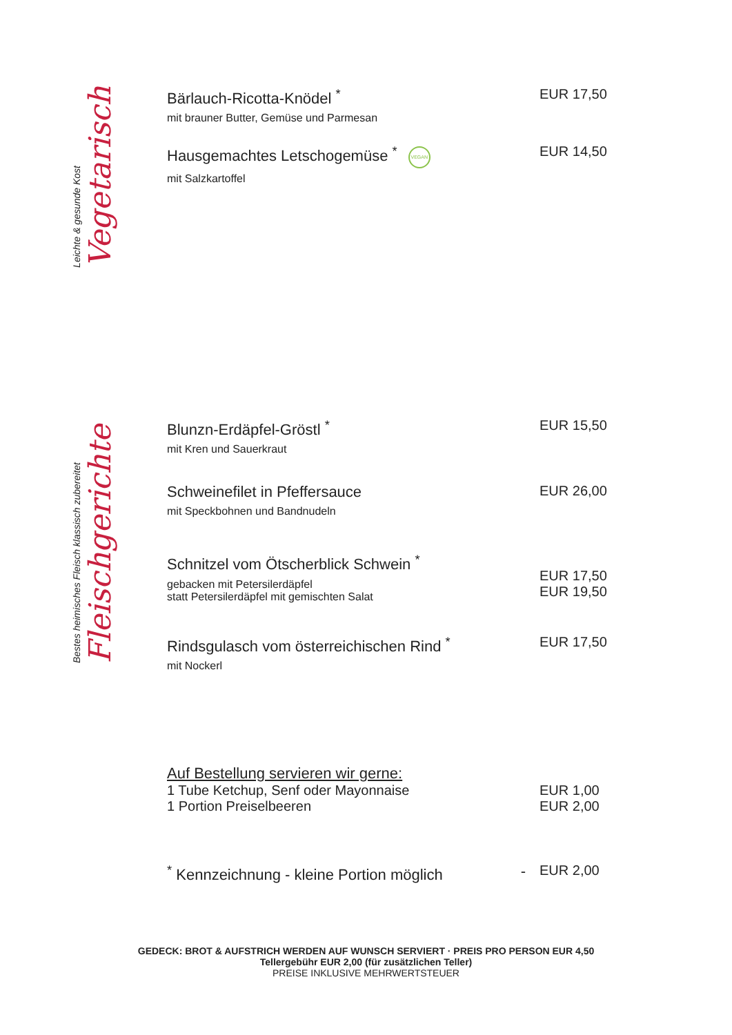Vegetarisch
Leichte & gesunde Kost
Bärlauch-Ricotta-Knödel <sup>*</sup>
mit brauner Butter, Gemüse und Parmesan
EUR 17,50
Hausgemachtes Letschogemüse <sup>*</sup> VEGAN
mit Salzkartoffel
EUR 14,50
Fleischgerichte
Bestes heimisches Fleisch klassisch zubereitet
Blunzn-Erdäpfel-Gröstl <sup>*</sup>
mit Kren und Sauerkraut
EUR 15,50
Schweinefilet in Pfeffersauce
mit Speckbohnen und Bandnudeln
EUR 26,00
Schnitzel vom Ötscherblick Schwein <sup>*</sup>
gebacken mit Petersilerdäpfel
statt Petersilerdäpfel mit gemischten Salat
EUR 17,50
EUR 19,50
Rindsgulasch vom österreichischen Rind <sup>*</sup>
mit Nockerl
EUR 17,50
Auf Bestellung servieren wir gerne:
1 Tube Ketchup, Senf oder Mayonnaise
1 Portion Preiselbeeren
EUR 1,00
EUR 2,00
<sup>*</sup> Kennzeichnung - kleine Portion möglich -
EUR 2,00
GEDECK: BROT & AUFSTRICH WERDEN AUF WUNSCH SERVIERT · PREIS PRO PERSON EUR 4,50
Tellergebühr EUR 2,00 (für zusätzlichen Teller)
PREISE INKLUSIVE MEHRWERTSTEUER